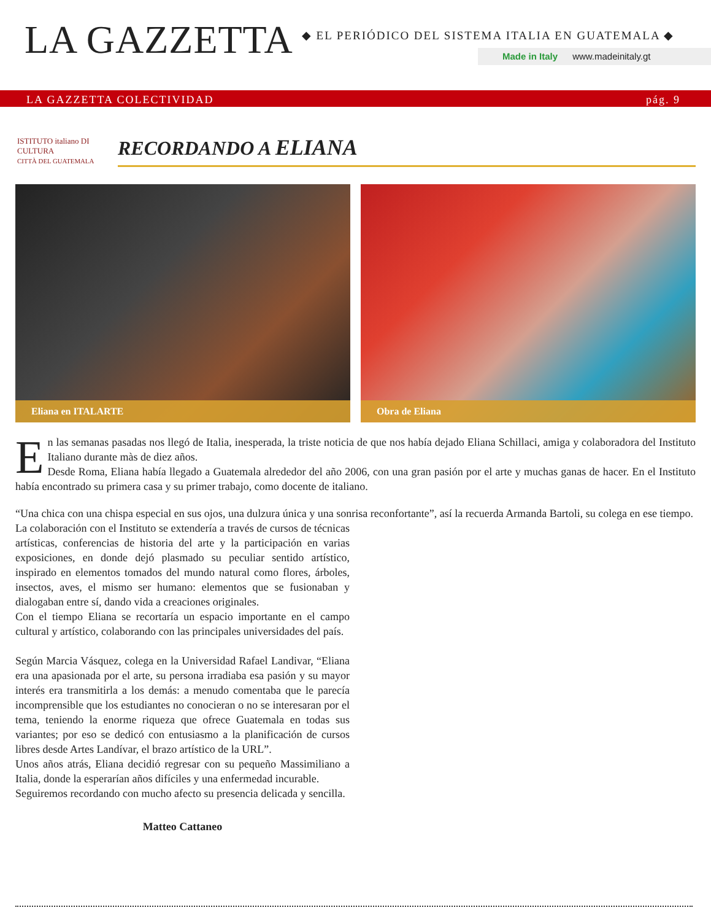LA GAZZETTA
◆ EL PERIÓDICO DEL SISTEMA ITALIA EN GUATEMALA ◆
Made in Italy www.madeinitaly.gt
LA GAZZETTA COLECTIVIDAD pág. 9
ISTITUTO italiano DI CULTURA
CITTÀ DEL GUATEMALA
RECORDANDO A ELIANA
Eliana en ITALARTE
Obra de Eliana
En las semanas pasadas nos llegó de Italia, inesperada, la triste noticia de que nos había dejado Eliana Schillaci, amiga y colaboradora del Instituto Italiano durante màs de diez años.
Desde Roma, Eliana había llegado a Guatemala alrededor del año 2006, con una gran pasión por el arte y muchas ganas de hacer. En el Instituto había encontrado su primera casa y su primer trabajo, como docente de italiano.
“Una chica con una chispa especial en sus ojos, una dulzura única y una sonrisa reconfortante”, así la recuerda Armanda Bartoli, su colega en ese tiempo.
La colaboración con el Instituto se extendería a través de cursos de técnicas artísticas, conferencias de historia del arte y la participación en varias exposiciones, en donde dejó plasmado su peculiar sentido artístico, inspirado en elementos tomados del mundo natural como flores, árboles, insectos, aves, el mismo ser humano: elementos que se fusionaban y dialogaban entre sí, dando vida a creaciones originales.
Con el tiempo Eliana se recortaría un espacio importante en el campo cultural y artístico, colaborando con las principales universidades del país.
Según Marcia Vásquez, colega en la Universidad Rafael Landivar, “Eliana era una apasionada por el arte, su persona irradiaba esa pasión y su mayor interés era transmitirla a los demás: a menudo comentaba que le parecía incomprensible que los estudiantes no conocieran o no se interesaran por el tema, teniendo la enorme riqueza que ofrece Guatemala en todas sus variantes; por eso se dedicó con entusiasmo a la planificación de cursos libres desde Artes Landívar, el brazo artístico de la URL”.
Unos años atrás, Eliana decidió regresar con su pequeño Massimiliano a Italia, donde la esperarían años difíciles y una enfermedad incurable.
Seguiremos recordando con mucho afecto su presencia delicada y sencilla.
Matteo Cattaneo